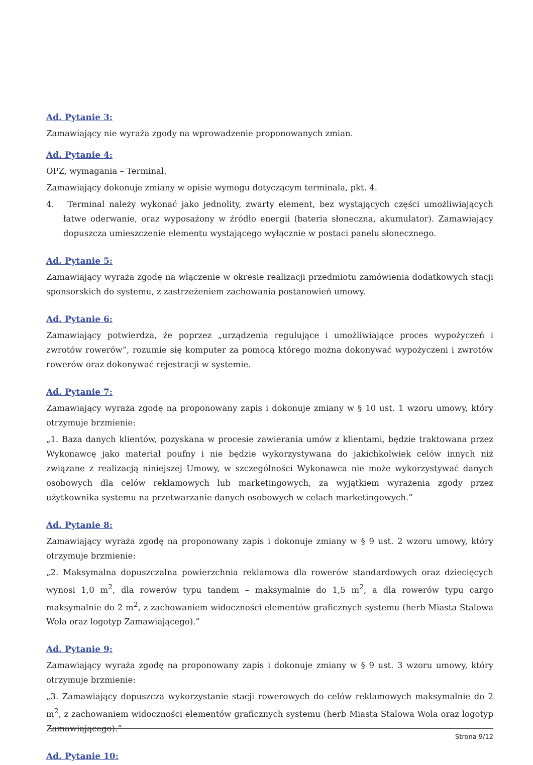Ad. Pytanie 3:
Zamawiający nie wyraża zgody na wprowadzenie proponowanych zmian.
Ad. Pytanie 4:
OPZ, wymagania – Terminal.
Zamawiający dokonuje zmiany w opisie wymogu dotyczącym terminala, pkt. 4.
4. Terminal należy wykonać jako jednolity, zwarty element, bez wystających części umożliwiających łatwe oderwanie, oraz wyposażony w źródło energii (bateria słoneczna, akumulator). Zamawiający dopuszcza umieszczenie elementu wystającego wyłącznie w postaci panelu słonecznego.
Ad. Pytanie 5:
Zamawiający wyraża zgodę na włączenie w okresie realizacji przedmiotu zamówienia dodatkowych stacji sponsorskich do systemu, z zastrzeżeniem zachowania postanowień umowy.
Ad. Pytanie 6:
Zamawiający potwierdza, że poprzez „urządzenia regulujące i umożliwiające proces wypożyczeń i zwrotów rowerów”, rozumie się komputer za pomocą którego można dokonywać wypożyczeni i zwrotów rowerów oraz dokonywać rejestracji w systemie.
Ad. Pytanie 7:
Zamawiający wyraża zgodę na proponowany zapis i dokonuje zmiany w § 10 ust. 1 wzoru umowy, który otrzymuje brzmienie:
„1. Baza danych klientów, pozyskana w procesie zawierania umów z klientami, będzie traktowana przez Wykonawcę jako materiał poufny i nie będzie wykorzystywana do jakichkolwiek celów innych niż związane z realizacją niniejszej Umowy, w szczególności Wykonawca nie może wykorzystywać danych osobowych dla celów reklamowych lub marketingowych, za wyjątkiem wyrażenia zgody przez użytkownika systemu na przetwarzanie danych osobowych w celach marketingowych.”
Ad. Pytanie 8:
Zamawiający wyraża zgodę na proponowany zapis i dokonuje zmiany w § 9 ust. 2 wzoru umowy, który otrzymuje brzmienie:
„2. Maksymalna dopuszczalna powierzchnia reklamowa dla rowerów standardowych oraz dziecięcych wynosi 1,0 m<sup>2</sup>, dla rowerów typu tandem – maksymalnie do 1,5 m<sup>2</sup>, a dla rowerów typu cargo maksymalnie do 2 m<sup>2</sup>, z zachowaniem widoczności elementów graficznych systemu (herb Miasta Stalowa Wola oraz logotyp Zamawiającego).”
Ad. Pytanie 9:
Zamawiający wyraża zgodę na proponowany zapis i dokonuje zmiany w § 9 ust. 3 wzoru umowy, który otrzymuje brzmienie:
„3. Zamawiający dopuszcza wykorzystanie stacji rowerowych do celów reklamowych maksymalnie do 2 m<sup>2</sup>, z zachowaniem widoczności elementów graficznych systemu (herb Miasta Stalowa Wola oraz logotyp Zamawiającego).”
Ad. Pytanie 10:
Strona 9/12